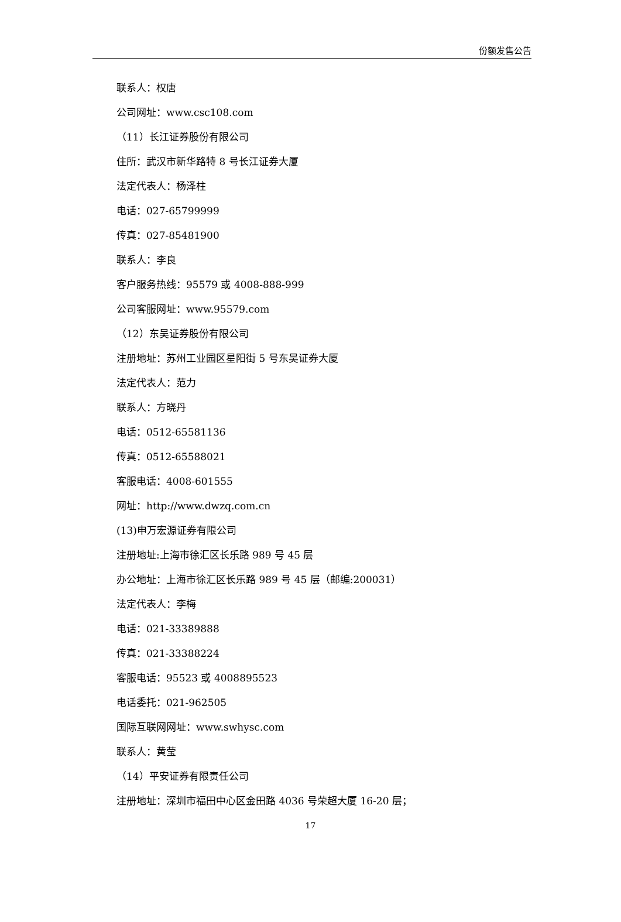份额发售公告
联系人：权唐
公司网址：www.csc108.com
（11）长江证券股份有限公司
住所：武汉市新华路特 8 号长江证券大厦
法定代表人：杨泽柱
电话：027-65799999
传真：027-85481900
联系人：李良
客户服务热线：95579 或 4008-888-999
公司客服网址：www.95579.com
（12）东吴证券股份有限公司
注册地址：苏州工业园区星阳街 5 号东吴证券大厦
法定代表人：范力
联系人：方晓丹
电话：0512-65581136
传真：0512-65588021
客服电话：4008-601555
网址：http://www.dwzq.com.cn
(13)申万宏源证券有限公司
注册地址:上海市徐汇区长乐路 989 号 45 层
办公地址：上海市徐汇区长乐路 989 号 45 层（邮编:200031）
法定代表人：李梅
电话：021-33389888
传真：021-33388224
客服电话：95523 或 4008895523
电话委托：021-962505
国际互联网网址：www.swhysc.com
联系人：黄莹
（14）平安证券有限责任公司
注册地址：深圳市福田中心区金田路 4036 号荣超大厦 16-20 层；
17